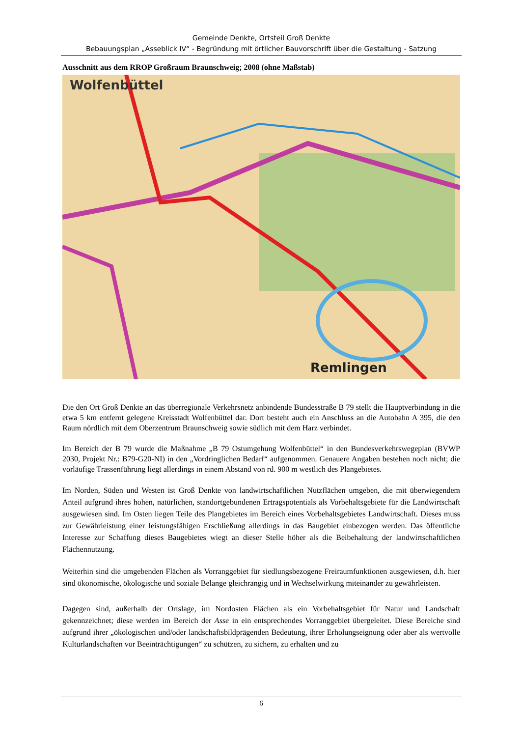Gemeinde Denkte, Ortsteil Groß Denkte
Bebauungsplan „Asseblick IV“ - Begründung mit örtlicher Bauvorschrift über die Gestaltung - Satzung
Ausschnitt aus dem RROP Großraum Braunschweig; 2008 (ohne Maßstab)
Wolfenbüttel
Remlingen
Die den Ort Groß Denkte an das überregionale Verkehrsnetz anbindende Bundesstraße B 79 stellt die Hauptverbindung in die etwa 5 km entfernt gelegene Kreisstadt Wolfenbüttel dar. Dort besteht auch ein Anschluss an die Autobahn A 395, die den Raum nördlich mit dem Oberzentrum Braunschweig sowie südlich mit dem Harz verbindet.
Im Bereich der B 79 wurde die Maßnahme „B 79 Ostumgehung Wolfenbüttel“ in den Bundesverkehrswegeplan (BVWP 2030, Projekt Nr.: B79-G20-NI) in den „Vordringlichen Bedarf“ aufgenommen. Genauere Angaben bestehen noch nicht; die vorläufige Trassenführung liegt allerdings in einem Abstand von rd. 900 m westlich des Plangebietes.
Im Norden, Süden und Westen ist Groß Denkte von landwirtschaftlichen Nutzflächen umgeben, die mit überwiegendem Anteil aufgrund ihres hohen, natürlichen, standortgebundenen Ertragspotentials als Vorbehaltsgebiete für die Landwirtschaft ausgewiesen sind. Im Osten liegen Teile des Plangebietes im Bereich eines Vorbehaltsgebietes Landwirtschaft. Dieses muss zur Gewährleistung einer leistungsfähigen Erschließung allerdings in das Baugebiet einbezogen werden. Das öffentliche Interesse zur Schaffung dieses Baugebietes wiegt an dieser Stelle höher als die Beibehaltung der landwirtschaftlichen Flächennutzung.
Weiterhin sind die umgebenden Flächen als Vorranggebiet für siedlungsbezogene Freiraumfunktionen ausgewiesen, d.h. hier sind ökonomische, ökologische und soziale Belange gleichrangig und in Wechselwirkung miteinander zu gewährleisten.
Dagegen sind, außerhalb der Ortslage, im Nordosten Flächen als ein Vorbehaltsgebiet für Natur und Landschaft gekennzeichnet; diese werden im Bereich der Asse in ein entsprechendes Vorranggebiet übergeleitet. Diese Bereiche sind aufgrund ihrer „ökologischen und/oder landschaftsbildprägenden Bedeutung, ihrer Erholungseignung oder aber als wertvolle Kulturlandschaften vor Beeinträchtigungen“ zu schützen, zu sichern, zu erhalten und zu
6